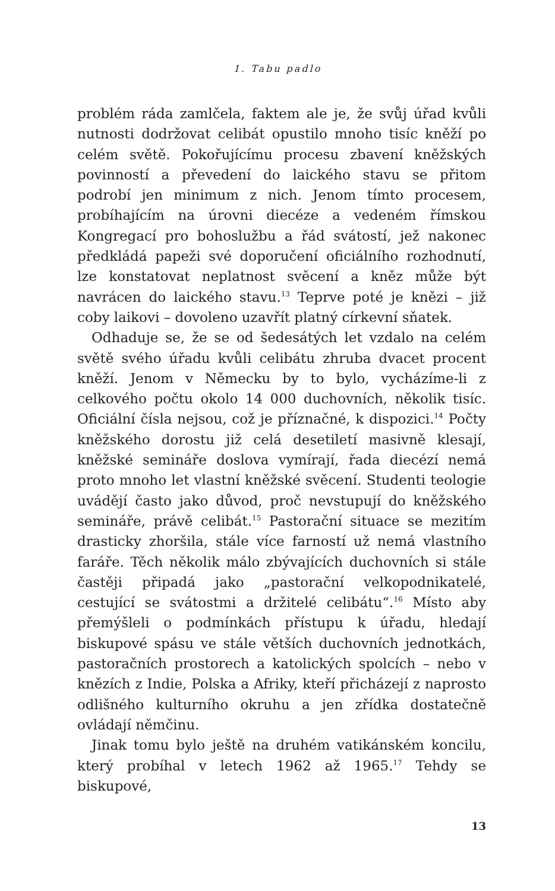1. Tabu padlo
problém ráda zamlčela, faktem ale je, že svůj úřad kvůli nutnosti dodržovat celibát opustilo mnoho tisíc kněží po celém světě. Pokořujícímu procesu zbavení kněžských povinností a převedení do laického stavu se přitom podrobí jen minimum z nich. Jenom tímto procesem, probíhajícím na úrovni diecéze a vedeném římskou Kongregací pro bohoslužbu a řád svátostí, jež nakonec předkládá papeži své doporučení oficiálního rozhodnutí, lze konstatovat neplatnost svěcení a kněz může být navrácen do laického stavu.<sup>13</sup> Teprve poté je knězi – již coby laikovi – dovoleno uzavřít platný církevní sňatek.
Odhaduje se, že se od šedesátých let vzdalo na celém světě svého úřadu kvůli celibátu zhruba dvacet procent kněží. Jenom v Německu by to bylo, vycházíme-li z celkového počtu okolo 14 000 duchovních, několik tisíc. Oficiální čísla nejsou, což je příznačné, k dispozici.<sup>14</sup> Počty kněžského dorostu již celá desetiletí masivně klesají, kněžské semináře doslova vymírají, řada diecézí nemá proto mnoho let vlastní kněžské svěcení. Studenti teologie uvádějí často jako důvod, proč nevstupují do kněžského semináře, právě celibát.<sup>15</sup> Pastorační situace se mezitím drasticky zhoršila, stále více farností už nemá vlastního faráře. Těch několik málo zbývajících duchovních si stále častěji připadá jako „pastorační velkopodnikatelé, cestující se svátostmi a držitelé celibátu“.<sup>16</sup> Místo aby přemýšleli o podmínkách přístupu k úřadu, hledají biskupové spásu ve stále větších duchovních jednotkách, pastoračních prostorech a katolických spolcích – nebo v knězích z Indie, Polska a Afriky, kteří přicházejí z naprosto odlišného kulturního okruhu a jen zřídka dostatečně ovládají němčinu.
Jinak tomu bylo ještě na druhém vatikánském koncilu, který probíhal v letech 1962 až 1965.<sup>17</sup> Tehdy se biskupové,
13